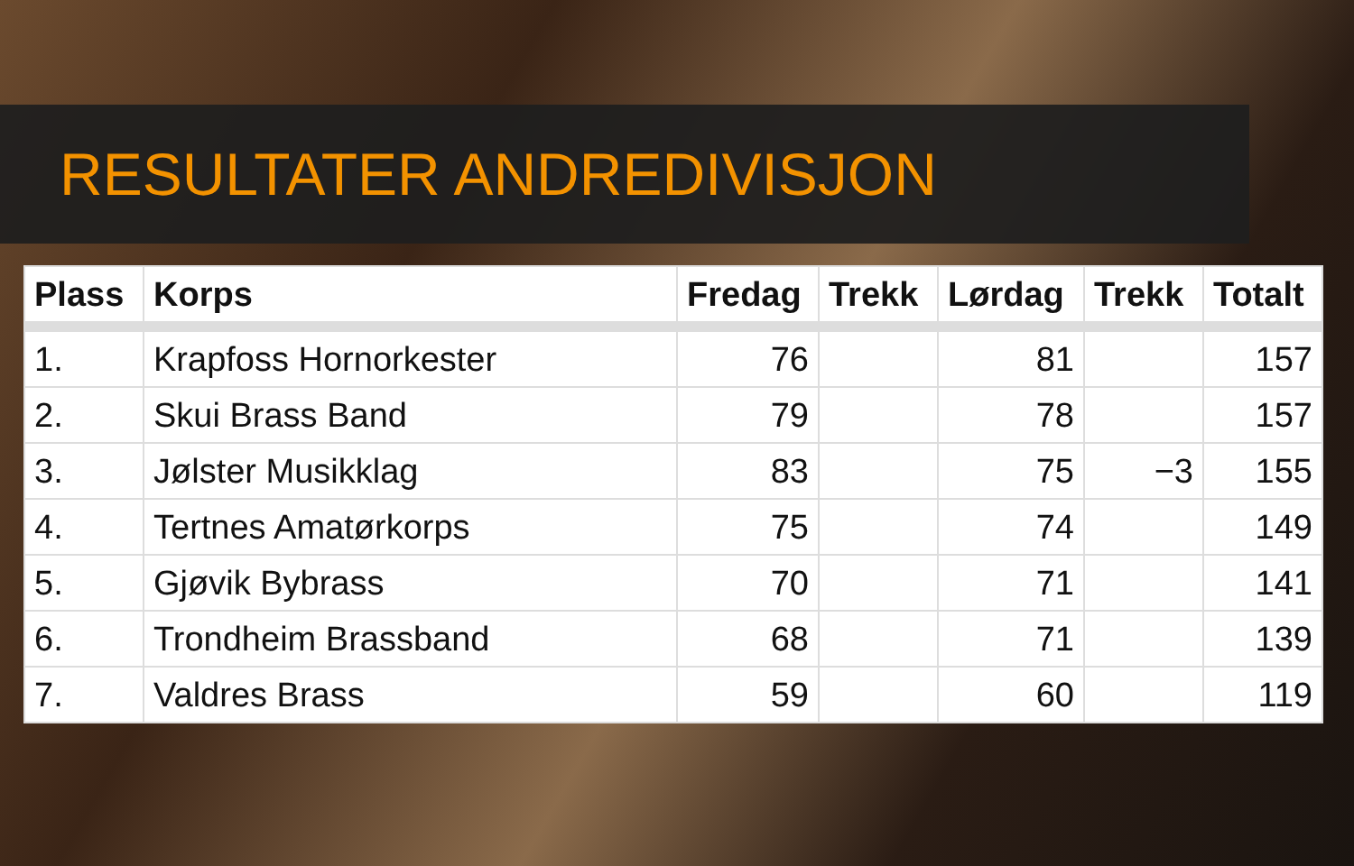RESULTATER ANDREDIVISJON
| Plass | Korps | Fredag | Trekk | Lørdag | Trekk | Totalt |
| --- | --- | --- | --- | --- | --- | --- |
| 1. | Krapfoss Hornorkester | 76 | | 81 | | 157 |
| 2. | Skui Brass Band | 79 | | 78 | | 157 |
| 3. | Jølster Musikklag | 83 | | 75 | −3 | 155 |
| 4. | Tertnes Amatørkorps | 75 | | 74 | | 149 |
| 5. | Gjøvik Bybrass | 70 | | 71 | | 141 |
| 6. | Trondheim Brassband | 68 | | 71 | | 139 |
| 7. | Valdres Brass | 59 | | 60 | | 119 |